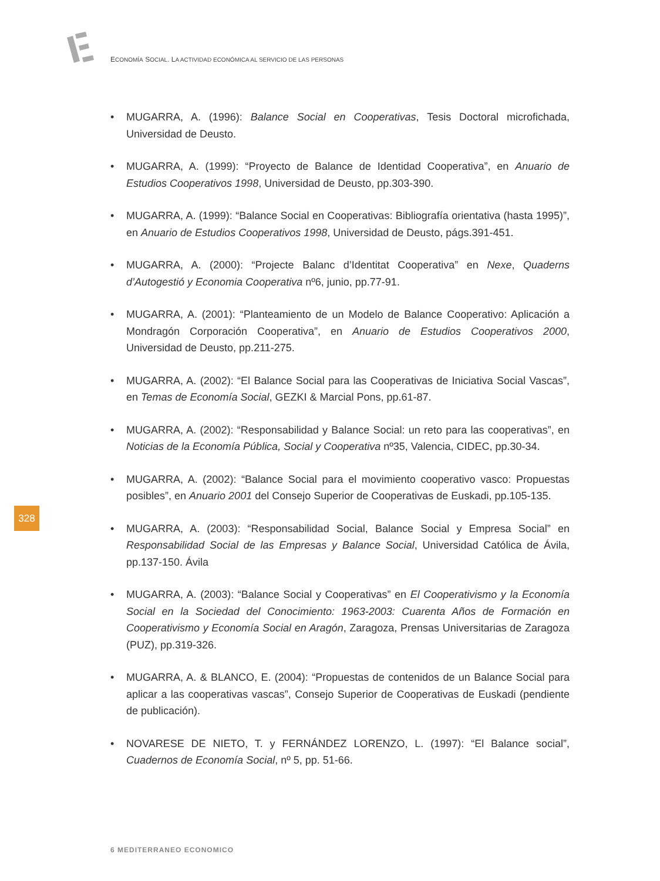ECONOMÍA SOCIAL. LA ACTIVIDAD ECONÓMICA AL SERVICIO DE LAS PERSONAS
• MUGARRA, A. (1996): Balance Social en Cooperativas, Tesis Doctoral microfichada, Universidad de Deusto.
• MUGARRA, A. (1999): “Proyecto de Balance de Identidad Cooperativa”, en Anuario de Estudios Cooperativos 1998, Universidad de Deusto, pp.303-390.
• MUGARRA, A. (1999): “Balance Social en Cooperativas: Bibliografía orientativa (hasta 1995)”, en Anuario de Estudios Cooperativos 1998, Universidad de Deusto, págs.391-451.
• MUGARRA, A. (2000): “Projecte Balanc d’Identitat Cooperativa” en Nexe, Quaderns d’Autogestió y Economia Cooperativa nº6, junio, pp.77-91.
• MUGARRA, A. (2001): “Planteamiento de un Modelo de Balance Cooperativo: Aplicación a Mondragón Corporación Cooperativa”, en Anuario de Estudios Cooperativos 2000, Universidad de Deusto, pp.211-275.
• MUGARRA, A. (2002): “El Balance Social para las Cooperativas de Iniciativa Social Vascas”, en Temas de Economía Social, GEZKI & Marcial Pons, pp.61-87.
• MUGARRA, A. (2002): “Responsabilidad y Balance Social: un reto para las cooperativas”, en Noticias de la Economía Pública, Social y Cooperativa nº35, Valencia, CIDEC, pp.30-34.
• MUGARRA, A. (2002): “Balance Social para el movimiento cooperativo vasco: Propuestas posibles”, en Anuario 2001 del Consejo Superior de Cooperativas de Euskadi, pp.105-135.
• MUGARRA, A. (2003): “Responsabilidad Social, Balance Social y Empresa Social” en Responsabilidad Social de las Empresas y Balance Social, Universidad Católica de Ávila, pp.137-150. Ávila
• MUGARRA, A. (2003): “Balance Social y Cooperativas” en El Cooperativismo y la Economía Social en la Sociedad del Conocimiento: 1963-2003: Cuarenta Años de Formación en Cooperativismo y Economía Social en Aragón, Zaragoza, Prensas Universitarias de Zaragoza (PUZ), pp.319-326.
• MUGARRA, A. & BLANCO, E. (2004): “Propuestas de contenidos de un Balance Social para aplicar a las cooperativas vascas”, Consejo Superior de Cooperativas de Euskadi (pendiente de publicación).
• NOVARESE DE NIETO, T. y FERNÁNDEZ LORENZO, L. (1997): “El Balance social”, Cuadernos de Economía Social, nº 5, pp. 51-66.
328
6 MEDITERRANEO ECONOMICO